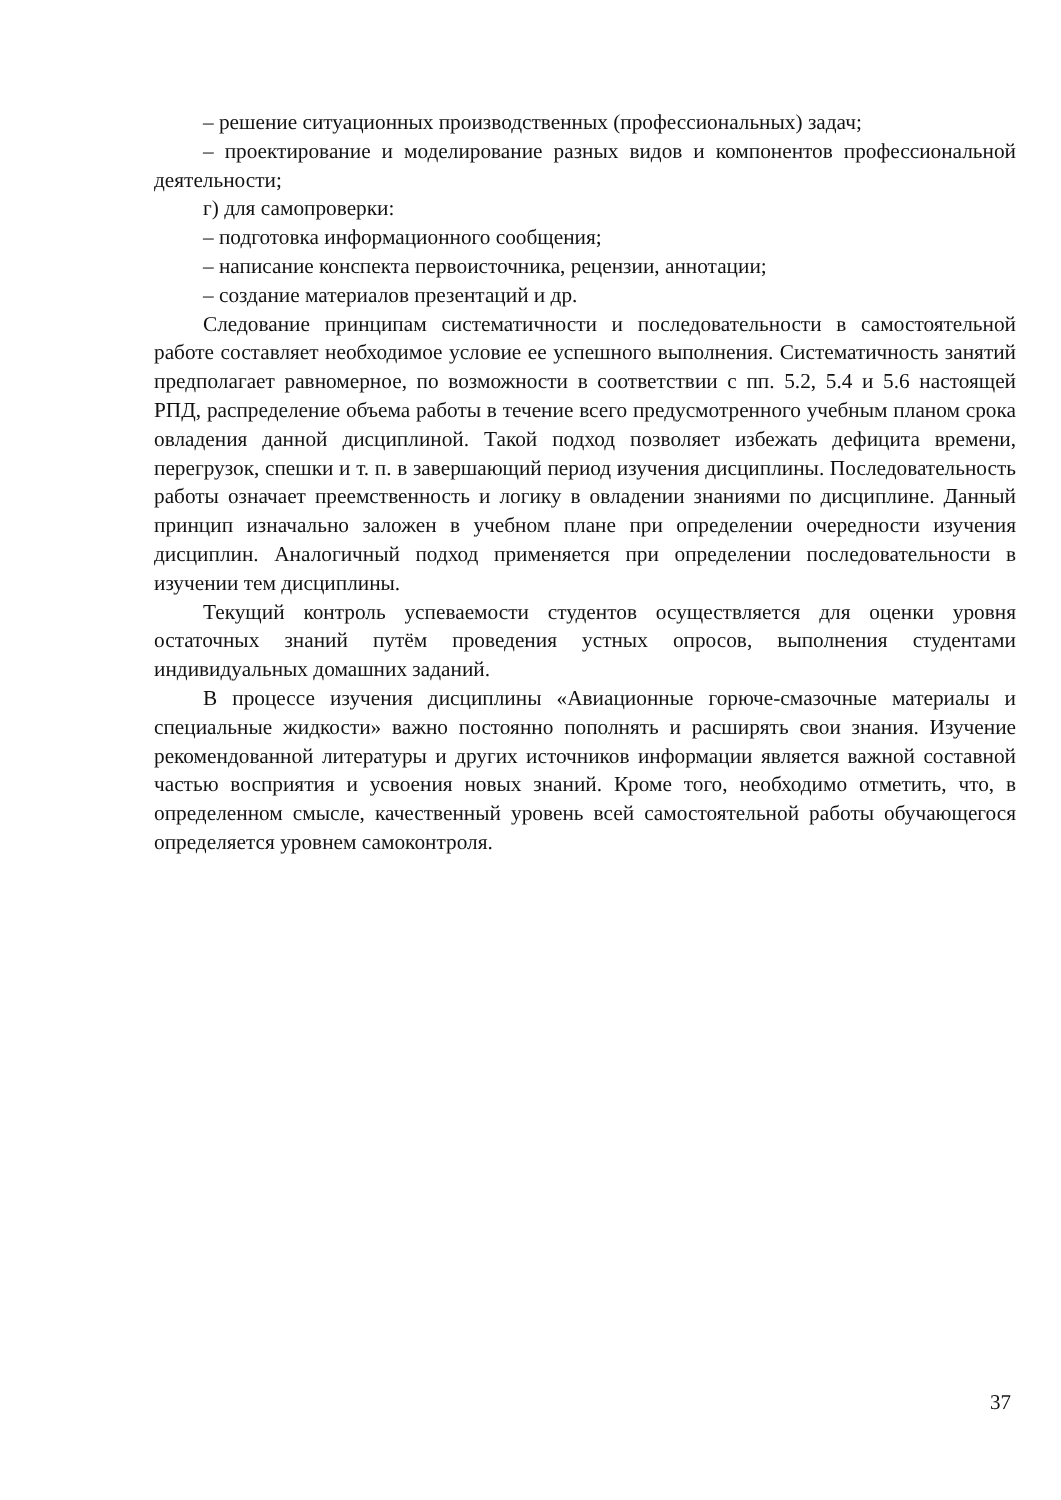– решение ситуационных производственных (профессиональных) задач;
– проектирование и моделирование разных видов и компонентов профессиональной деятельности;
г) для самопроверки:
– подготовка информационного сообщения;
– написание конспекта первоисточника, рецензии, аннотации;
– создание материалов презентаций и др.
Следование принципам систематичности и последовательности в самостоятельной работе составляет необходимое условие ее успешного выполнения. Систематичность занятий предполагает равномерное, по возможности в соответствии с пп. 5.2, 5.4 и 5.6 настоящей РПД, распределение объема работы в течение всего предусмотренного учебным планом срока овладения данной дисциплиной. Такой подход позволяет избежать дефицита времени, перегрузок, спешки и т. п. в завершающий период изучения дисциплины. Последовательность работы означает преемственность и логику в овладении знаниями по дисциплине. Данный принцип изначально заложен в учебном плане при определении очередности изучения дисциплин. Аналогичный подход применяется при определении последовательности в изучении тем дисциплины.
Текущий контроль успеваемости студентов осуществляется для оценки уровня остаточных знаний путём проведения устных опросов, выполнения студентами индивидуальных домашних заданий.
В процессе изучения дисциплины «Авиационные горюче-смазочные материалы и специальные жидкости» важно постоянно пополнять и расширять свои знания. Изучение рекомендованной литературы и других источников информации является важной составной частью восприятия и усвоения новых знаний. Кроме того, необходимо отметить, что, в определенном смысле, качественный уровень всей самостоятельной работы обучающегося определяется уровнем самоконтроля.
37